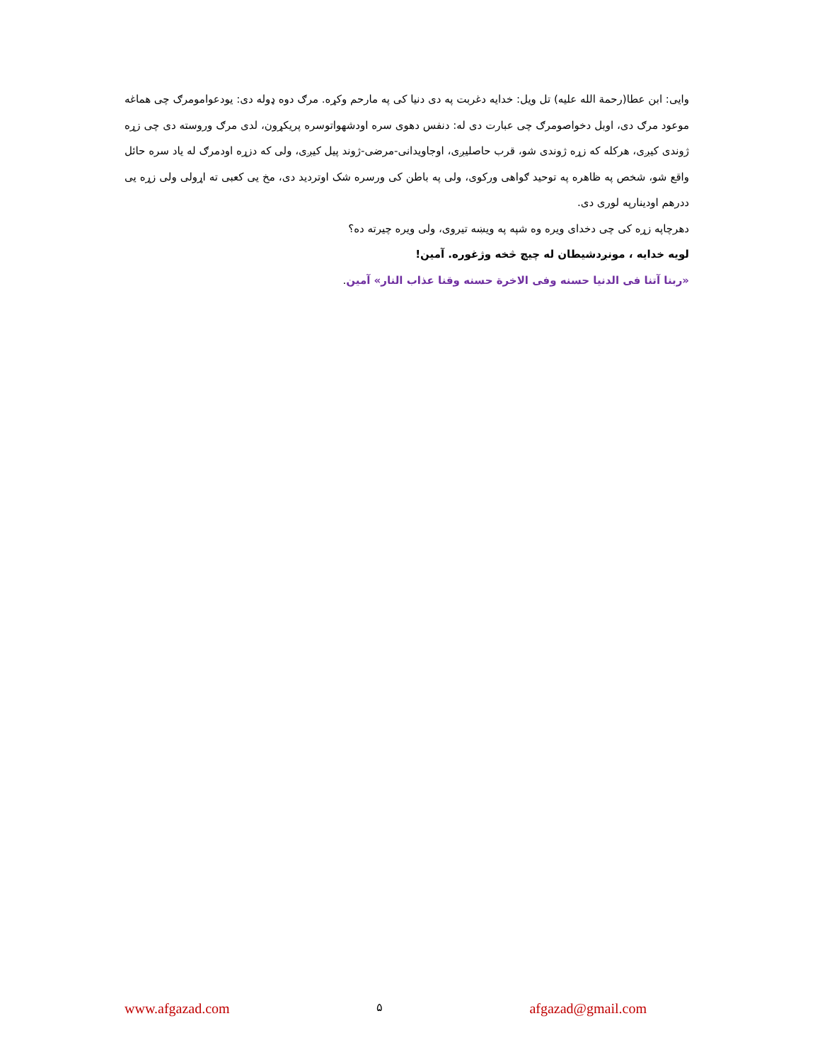وایی: ابن عطا(رحمة الله علیه) تل ویل: خدایه دغربت په دی دنیا کی په مارحم وکړه. مرګ دوه ډوله دی: یودعوامومرګ چی هماغه موعود مرګ دی، اوبل دخواصومرګ چی عبارت دی له: دنفس دهوی سره اودشهواتوسره پریکړون، لدی مرګ وروسته دی چی زړه ژوندی کیږی، هرکله که زړه ژوندی شو، قرب حاصلیږی، اوجاویدانی-مرضی-ژوند پیل کیږی، ولی که دزړه اودمرګ له یاد سره حائل واقع شو، شخص په ظاهره په توحید ګواهی ورکوی، ولی په باطن کی ورسره شک اوتردید دی، مخ یی کعبی ته اړولی ولی زړه یی ددرهم اودینارپه لوری دی.
دهرچاپه زړه کی چی دخدای ویره وه شپه په ویښه تیروی، ولی ویره چیرته ده؟
لویه خدایه ، مونږدشیطان له چیچ څخه وژغوره. آمین!
«ربنا آتنا فی الدنیا حسنه وفی الاخرة حسنه وقنا عذاب النار» آمین.
www.afgazad.com ۵ afgazad@gmail.com